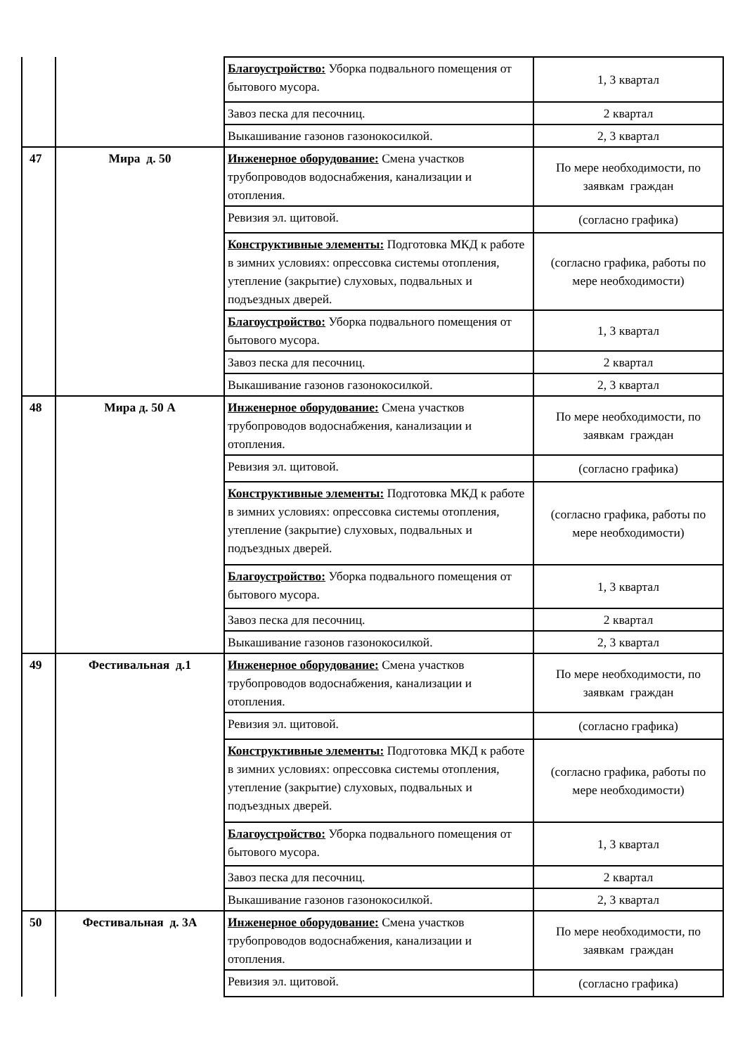| | | Благоустройство: Уборка подвального помещения от бытового мусора. | 1, 3 квартал |
| | | Завоз песка для песочниц. | 2 квартал |
| | | Выкашивание газонов газонокосилкой. | 2, 3 квартал |
| 47 | Мира д. 50 | Инженерное оборудование: Смена участков трубопроводов водоснабжения, канализации и отопления. | По мере необходимости, по заявкам граждан |
| | | Ревизия эл. щитовой. | (согласно графика) |
| | | Конструктивные элементы: Подготовка МКД к работе в зимних условиях: опрессовка системы отопления, утепление (закрытие) слуховых, подвальных и подъездных дверей. | (согласно графика, работы по мере необходимости) |
| | | Благоустройство: Уборка подвального помещения от бытового мусора. | 1, 3 квартал |
| | | Завоз песка для песочниц. | 2 квартал |
| | | Выкашивание газонов газонокосилкой. | 2, 3 квартал |
| 48 | Мира д. 50 А | Инженерное оборудование: Смена участков трубопроводов водоснабжения, канализации и отопления. | По мере необходимости, по заявкам граждан |
| | | Ревизия эл. щитовой. | (согласно графика) |
| | | Конструктивные элементы: Подготовка МКД к работе в зимних условиях: опрессовка системы отопления, утепление (закрытие) слуховых, подвальных и подъездных дверей. | (согласно графика, работы по мере необходимости) |
| | | Благоустройство: Уборка подвального помещения от бытового мусора. | 1, 3 квартал |
| | | Завоз песка для песочниц. | 2 квартал |
| | | Выкашивание газонов газонокосилкой. | 2, 3 квартал |
| 49 | Фестивальная д.1 | Инженерное оборудование: Смена участков трубопроводов водоснабжения, канализации и отопления. | По мере необходимости, по заявкам граждан |
| | | Ревизия эл. щитовой. | (согласно графика) |
| | | Конструктивные элементы: Подготовка МКД к работе в зимних условиях: опрессовка системы отопления, утепление (закрытие) слуховых, подвальных и подъездных дверей. | (согласно графика, работы по мере необходимости) |
| | | Благоустройство: Уборка подвального помещения от бытового мусора. | 1, 3 квартал |
| | | Завоз песка для песочниц. | 2 квартал |
| | | Выкашивание газонов газонокосилкой. | 2, 3 квартал |
| 50 | Фестивальная д. 3А | Инженерное оборудование: Смена участков трубопроводов водоснабжения, канализации и отопления. | По мере необходимости, по заявкам граждан |
| | | Ревизия эл. щитовой. | (согласно графика) |